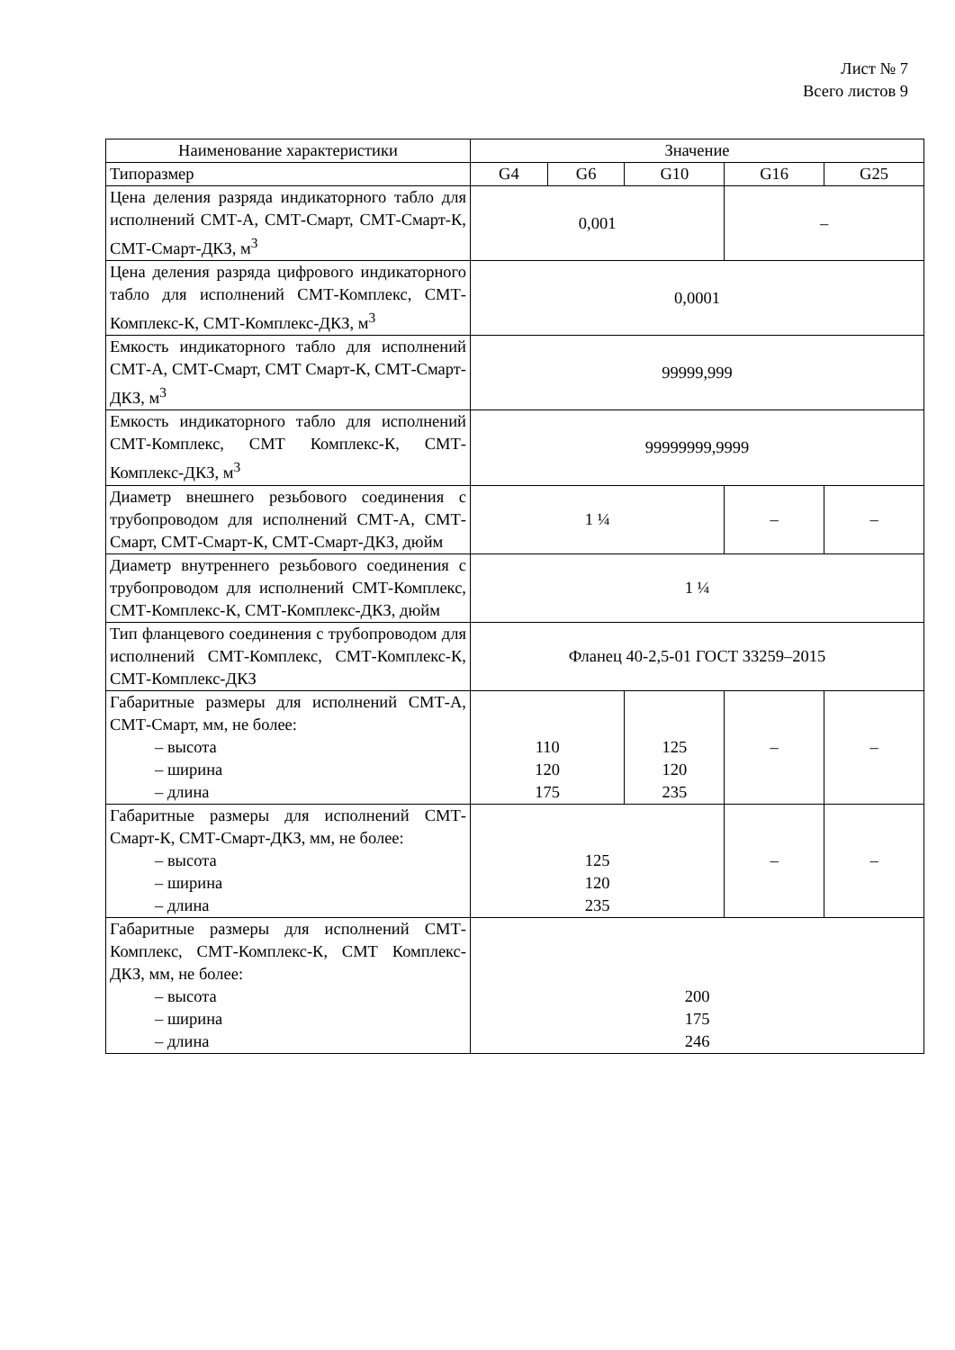Лист № 7
Всего листов 9
| Наименование характеристики | Значение | | | | |
| --- | --- | --- | --- | --- | --- |
| Типоразмер | G4 | G6 | G10 | G16 | G25 |
| Цена деления разряда индикаторного табло для исполнений СМТ-А, СМТ-Смарт, СМТ-Смарт-К, СМТ-Смарт-ДКЗ, м<sup>3</sup> | 0,001 | | | – | |
| Цена деления разряда цифрового индикаторного табло для исполнений СМТ-Комплекс, СМТ-Комплекс-К, СМТ-Комплекс-ДКЗ, м<sup>3</sup> | 0,0001 | | | | |
| Емкость индикаторного табло для исполнений СМТ-А, СМТ-Смарт, СМТ Смарт-К, СМТ-Смарт-ДКЗ, м<sup>3</sup> | 99999,999 | | | | |
| Емкость индикаторного табло для исполнений СМТ-Комплекс, СМТ Комплекс-К, СМТ-Комплекс-ДКЗ, м<sup>3</sup> | 99999999,9999 | | | | |
| Диаметр внешнего резьбового соединения с трубопроводом для исполнений СМТ-А, СМТ-Смарт, СМТ-Смарт-К, СМТ-Смарт-ДКЗ, дюйм | 1 ¼ | | | – | – |
| Диаметр внутреннего резьбового соединения с трубопроводом для исполнений СМТ-Комплекс, СМТ-Комплекс-К, СМТ-Комплекс-ДКЗ, дюйм | 1 ¼ | | | | |
| Тип фланцевого соединения с трубопроводом для исполнений СМТ-Комплекс, СМТ-Комплекс-К, СМТ-Комплекс-ДКЗ | Фланец 40-2,5-01 ГОСТ 33259–2015 | | | | |
| Габаритные размеры для исполнений СМТ-А, СМТ-Смарт, мм, не более: – высота – ширина – длина | 110 120 175 | | 125 120 235 | – | – |
| Габаритные размеры для исполнений СМТ-Смарт-К, СМТ-Смарт-ДКЗ, мм, не более: – высота – ширина – длина | 125 120 235 | | | – | – |
| Габаритные размеры для исполнений СМТ-Комплекс, СМТ-Комплекс-К, СМТ Комплекс-ДКЗ, мм, не более: – высота – ширина – длина | 200 175 246 | | | | |